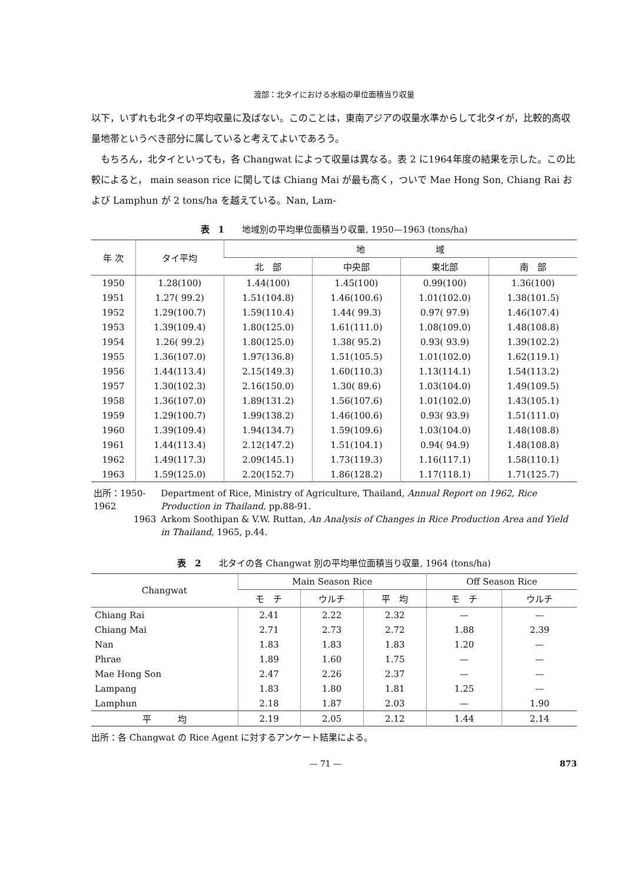渡部：北タイにおける水稲の単位面積当り収量
以下，いずれも北タイの平均収量に及ばない。このことは，東南アジアの収量水準からして北タイが，比較的高収量地帯というべき部分に属していると考えてよいであろう。
　もちろん，北タイといっても，各 Changwat によって収量は異なる。表 2 に1964年度の結果を示した。この比較によると， main season rice に関しては Chiang Mai が最も高く，ついで Mae Hong Son, Chiang Rai および Lamphun が 2 tons/ha を越えている。Nan, Lam-
表　1　　地域別の平均単位面積当り収量, 1950—1963 (tons/ha)
| 年 次 | タイ平均 | 地 域 | | | |
| --- | --- | --- | --- | --- | --- |
| | | 北 部 | 中央部 | 東北部 | 南 部 |
| 1950 | 1.28(100) | 1.44(100) | 1.45(100) | 0.99(100) | 1.36(100) |
| 1951 | 1.27( 99.2) | 1.51(104.8) | 1.46(100.6) | 1.01(102.0) | 1.38(101.5) |
| 1952 | 1.29(100.7) | 1.59(110.4) | 1.44( 99.3) | 0.97( 97.9) | 1.46(107.4) |
| 1953 | 1.39(109.4) | 1.80(125.0) | 1.61(111.0) | 1.08(109.0) | 1.48(108.8) |
| 1954 | 1.26( 99.2) | 1.80(125.0) | 1.38( 95.2) | 0.93( 93.9) | 1.39(102.2) |
| 1955 | 1.36(107.0) | 1.97(136.8) | 1.51(105.5) | 1.01(102.0) | 1.62(119.1) |
| 1956 | 1.44(113.4) | 2.15(149.3) | 1.60(110.3) | 1.13(114.1) | 1.54(113.2) |
| 1957 | 1.30(102.3) | 2.16(150.0) | 1.30( 89.6) | 1.03(104.0) | 1.49(109.5) |
| 1958 | 1.36(107.0) | 1.89(131.2) | 1.56(107.6) | 1.01(102.0) | 1.43(105.1) |
| 1959 | 1.29(100.7) | 1.99(138.2) | 1.46(100.6) | 0.93( 93.9) | 1.51(111.0) |
| 1960 | 1.39(109.4) | 1.94(134.7) | 1.59(109.6) | 1.03(104.0) | 1.48(108.8) |
| 1961 | 1.44(113.4) | 2.12(147.2) | 1.51(104.1) | 0.94( 94.9) | 1.48(108.8) |
| 1962 | 1.49(117.3) | 2.09(145.1) | 1.73(119.3) | 1.16(117.1) | 1.58(110.1) |
| 1963 | 1.59(125.0) | 2.20(152.7) | 1.86(128.2) | 1.17(118.1) | 1.71(125.7) |
| 出所：1950-1962 | Department of Rice, Ministry of Agriculture, Thailand, Annual Report on 1962, Rice Production in Thailand, pp.88-91. |
| 1963 | Arkom Soothipan & V.W. Ruttan, An Analysis of Changes in Rice Production Area and Yield in Thailand, 1965, p.44. |
表　2　　北タイの各 Changwat 別の平均単位面積当り収量, 1964 (tons/ha)
| Changwat | Main Season Rice | | | Off Season Rice | |
| --- | --- | --- | --- | --- | --- |
| | モ チ | ウルチ | 平 均 | モ チ | ウルチ |
| Chiang Rai | 2.41 | 2.22 | 2.32 | — | — |
| Chiang Mai | 2.71 | 2.73 | 2.72 | 1.88 | 2.39 |
| Nan | 1.83 | 1.83 | 1.83 | 1.20 | — |
| Phrae | 1.89 | 1.60 | 1.75 | — | — |
| Mae Hong Son | 2.47 | 2.26 | 2.37 | — | — |
| Lampang | 1.83 | 1.80 | 1.81 | 1.25 | — |
| Lamphun | 2.18 | 1.87 | 2.03 | — | 1.90 |
| 平 均 | 2.19 | 2.05 | 2.12 | 1.44 | 2.14 |
出所：各 Changwat の Rice Agent に対するアンケート結果による。
— 71 — 873